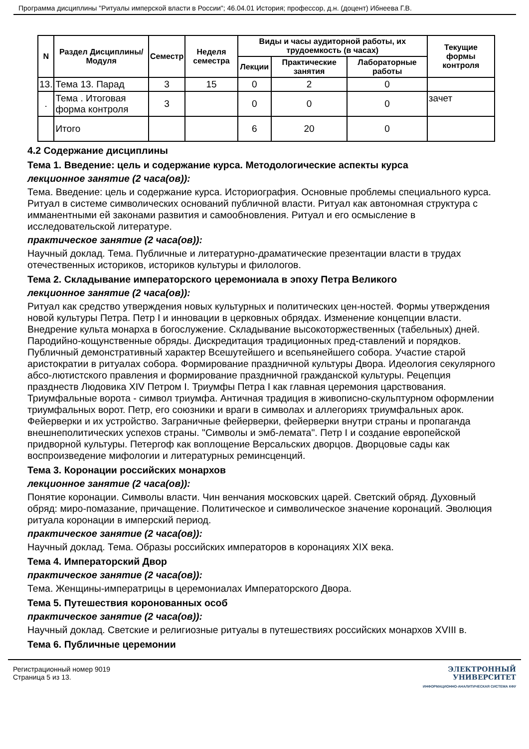Программа дисциплины "Ритуалы имперской власти в России"; 46.04.01 История; профессор, д.н. (доцент) Ибнеева Г.В.
| N | Раздел Дисциплины/ Модуля | Семестр | Неделя семестра | Виды и часы аудиторной работы, их трудоемкость (в часах) | | | Текущие формы контроля |
| --- | --- | --- | --- | --- | --- | --- | --- |
| | | | | Лекции | Практические занятия | Лабораторные работы | |
| 13. | Тема 13. Парад | 3 | 15 | 0 | 2 | 0 | |
| . | Тема . Итоговая форма контроля | 3 | | 0 | 0 | 0 | зачет |
| | Итого | | | 6 | 20 | 0 | |
4.2 Содержание дисциплины
Тема 1. Введение: цель и содержание курса. Методологические аспекты курса
лекционное занятие (2 часа(ов)):
Тема. Введение: цель и содержание курса. Историография. Основные проблемы специального курса. Ритуал в системе символических оснований публичной власти. Ритуал как автономная структура с имманентными ей законами развития и самообновления. Ритуал и его осмысление в исследовательской литературе.
практическое занятие (2 часа(ов)):
Научный доклад. Тема. Публичные и литературно-драматические презентации власти в трудах отечественных историков, историков культуры и филологов.
Тема 2. Складывание императорского церемониала в эпоху Петра Великого
лекционное занятие (2 часа(ов)):
Ритуал как средство утверждения новых культурных и политических цен-ностей. Формы утверждения новой культуры Петра. Петр I и инновации в церковных обрядах. Изменение концепции власти. Внедрение культа монарха в богослужение. Складывание высокоторжественных (табельных) дней. Пародийно-кощунственные обряды. Дискредитация традиционных пред-ставлений и порядков. Публичный демонстративный характер Всешутейшего и всепьянейшего собора. Участие старой аристократии в ритуалах собора. Формирование праздничной культуры Двора. Идеология секулярного абсо-лютистского правления и формирование праздничной гражданской культуры. Рецепция празднеств Людовика XIV Петром I. Триумфы Петра I как главная церемония царствования. Триумфальные ворота - символ триумфа. Античная традиция в живописно-скульптурном оформлении триумфальных ворот. Петр, его союзники и враги в символах и аллегориях триумфальных арок. Фейерверки и их устройство. Заграничные фейерверки, фейерверки внутри страны и пропаганда внешнеполитических успехов страны. "Символы и эмб-лемата". Петр I и создание европейской придворной культуры. Петергоф как воплощение Версальских дворцов. Дворцовые сады как воспроизведение мифологии и литературных реминсценций.
Тема 3. Коронации российских монархов
лекционное занятие (2 часа(ов)):
Понятие коронации. Символы власти. Чин венчания московских царей. Светский обряд. Духовный обряд: миро-помазание, причащение. Политическое и символическое значение коронаций. Эволюция ритуала коронации в имперский период.
практическое занятие (2 часа(ов)):
Научный доклад. Тема. Образы российских императоров в коронациях XIX века.
Тема 4. Императорский Двор
практическое занятие (2 часа(ов)):
Тема. Женщины-императрицы в церемониалах Императорского Двора.
Тема 5. Путешествия коронованных особ
практическое занятие (2 часа(ов)):
Научный доклад. Светские и религиозные ритуалы в путешествиях российских монархов XVIII в.
Тема 6. Публичные церемонии
Регистрационный номер 9019
Страница 5 из 13.
ЭЛЕКТРОННЫЙ
УНИВЕРСИТЕТ
ИНФОРМАЦИОННО-АНАЛИТИЧЕСКАЯ СИСТЕМА КФУ